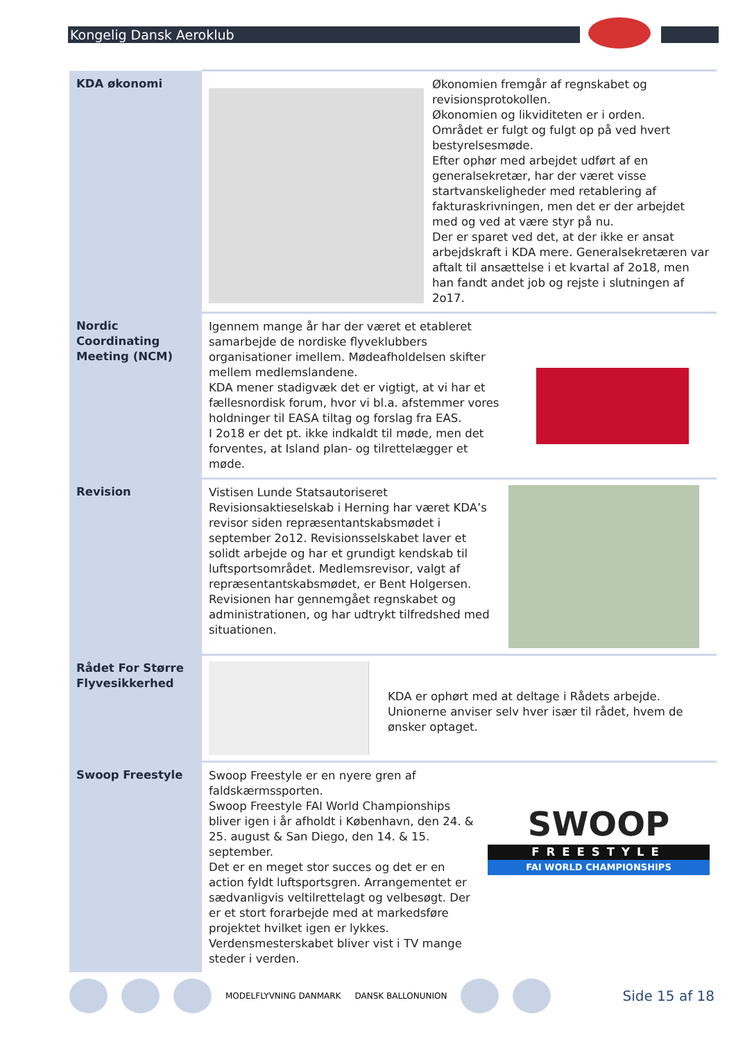Kongelig Dansk Aeroklub
| KDA økonomi | Økonomien fremgår af regnskabet og revisionsprotokollen. Økonomien og likviditeten er i orden. Området er fulgt og fulgt op på ved hvert bestyrelsesmøde. Efter ophør med arbejdet udført af en generalsekretær, har der været visse startvanskeligheder med retablering af fakturaskrivningen, men det er der arbejdet med og ved at være styr på nu. Der er sparet ved det, at der ikke er ansat arbejdskraft i KDA mere. Generalsekretæren var aftalt til ansættelse i et kvartal af 2o18, men han fandt andet job og rejste i slutningen af 2o17. |
| Nordic Coordinating Meeting (NCM) | Igennem mange år har der været et etableret samarbejde de nordiske flyveklubbers organisationer imellem. Mødeafholdelsen skifter mellem medlemslandene. KDA mener stadigvæk det er vigtigt, at vi har et fællesnordisk forum, hvor vi bl.a. afstemmer vores holdninger til EASA tiltag og forslag fra EAS. I 2o18 er det pt. ikke indkaldt til møde, men det forventes, at Island plan- og tilrettelægger et møde. |
| Revision | Vistisen Lunde Statsautoriseret Revisionsaktieselskab i Herning har været KDA’s revisor siden repræsentantskabsmødet i september 2o12. Revisionsselskabet laver et solidt arbejde og har et grundigt kendskab til luftsportsområdet. Medlemsrevisor, valgt af repræsentantskabsmødet, er Bent Holgersen. Revisionen har gennemgået regnskabet og administrationen, og har udtrykt tilfredshed med situationen. |
| Rådet For Større Flyvesikkerhed | KDA er ophørt med at deltage i Rådets arbejde. Unionerne anviser selv hver især til rådet, hvem de ønsker optaget. |
| Swoop Freestyle | Swoop Freestyle er en nyere gren af faldskærmssporten. Swoop Freestyle FAI World Championships bliver igen i år afholdt i København, den 24. & 25. august & San Diego, den 14. & 15. september. Det er en meget stor succes og det er en action fyldt luftsportsgren. Arrangementet er sædvanligvis veltilrettelagt og velbesøgt. Der er et stort forarbejde med at markedsføre projektet hvilket igen er lykkes. Verdensmesterskabet bliver vist i TV mange steder i verden. SWOOP FREESTYLE FAI WORLD CHAMPIONSHIPS |
MODELFLYVNING DANMARK DANSK BALLONUNION Side 15 af 18